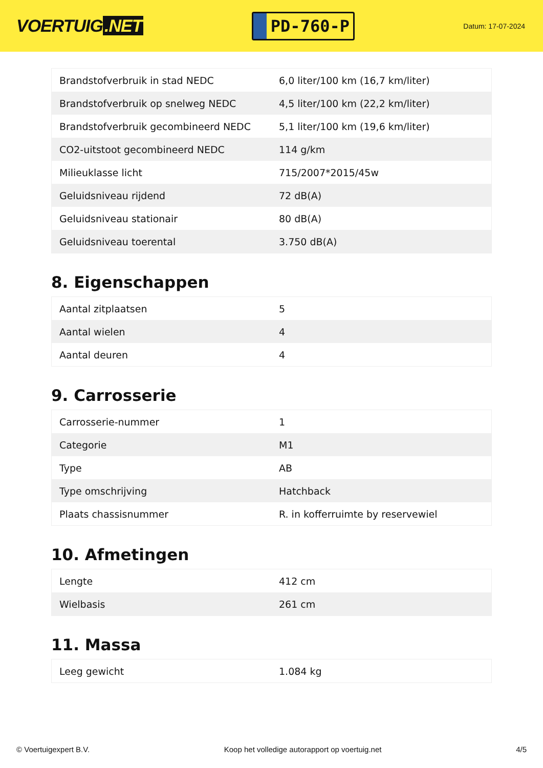VOERTUIG.NET
PD-760-P
Datum: 17-07-2024
| Brandstofverbruik in stad NEDC | 6,0 liter/100 km (16,7 km/liter) |
| Brandstofverbruik op snelweg NEDC | 4,5 liter/100 km (22,2 km/liter) |
| Brandstofverbruik gecombineerd NEDC | 5,1 liter/100 km (19,6 km/liter) |
| CO2-uitstoot gecombineerd NEDC | 114 g/km |
| Milieuklasse licht | 715/2007*2015/45w |
| Geluidsniveau rijdend | 72 dB(A) |
| Geluidsniveau stationair | 80 dB(A) |
| Geluidsniveau toerental | 3.750 dB(A) |
8. Eigenschappen
| Aantal zitplaatsen | 5 |
| Aantal wielen | 4 |
| Aantal deuren | 4 |
9. Carrosserie
| Carrosserie-nummer | 1 |
| Categorie | M1 |
| Type | AB |
| Type omschrijving | Hatchback |
| Plaats chassisnummer | R. in kofferruimte by reservewiel |
10. Afmetingen
| Lengte | 412 cm |
| Wielbasis | 261 cm |
11. Massa
| Leeg gewicht | 1.084 kg |
© Voertuigexpert B.V. Koop het volledige autorapport op voertuig.net 4/5